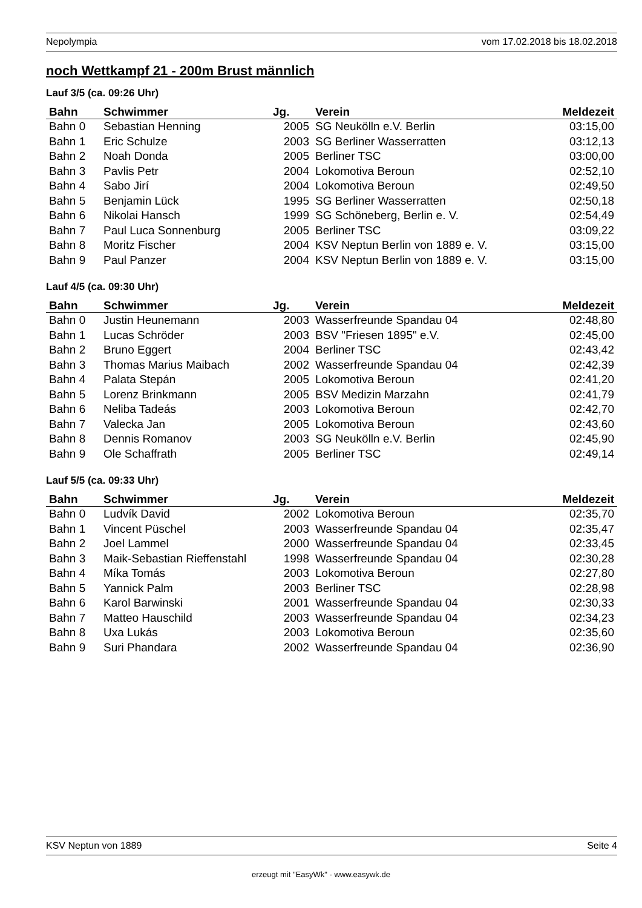Nepolympia vom 17.02.2018 bis 18.02.2018
noch Wettkampf 21 - 200m Brust männlich
Lauf 3/5 (ca. 09:26 Uhr)
| Bahn | Schwimmer | Jg. | Verein | Meldezeit |
| --- | --- | --- | --- | --- |
| Bahn 0 | Sebastian Henning | 2005 | SG Neukölln e.V. Berlin | 03:15,00 |
| Bahn 1 | Eric Schulze | 2003 | SG Berliner Wasserratten | 03:12,13 |
| Bahn 2 | Noah Donda | 2005 | Berliner TSC | 03:00,00 |
| Bahn 3 | Pavlis Petr | 2004 | Lokomotiva Beroun | 02:52,10 |
| Bahn 4 | Sabo Jirí | 2004 | Lokomotiva Beroun | 02:49,50 |
| Bahn 5 | Benjamin Lück | 1995 | SG Berliner Wasserratten | 02:50,18 |
| Bahn 6 | Nikolai Hansch | 1999 | SG Schöneberg, Berlin e. V. | 02:54,49 |
| Bahn 7 | Paul Luca Sonnenburg | 2005 | Berliner TSC | 03:09,22 |
| Bahn 8 | Moritz Fischer | 2004 | KSV Neptun Berlin von 1889 e. V. | 03:15,00 |
| Bahn 9 | Paul Panzer | 2004 | KSV Neptun Berlin von 1889 e. V. | 03:15,00 |
Lauf 4/5 (ca. 09:30 Uhr)
| Bahn | Schwimmer | Jg. | Verein | Meldezeit |
| --- | --- | --- | --- | --- |
| Bahn 0 | Justin Heunemann | 2003 | Wasserfreunde Spandau 04 | 02:48,80 |
| Bahn 1 | Lucas Schröder | 2003 | BSV "Friesen 1895" e.V. | 02:45,00 |
| Bahn 2 | Bruno Eggert | 2004 | Berliner TSC | 02:43,42 |
| Bahn 3 | Thomas Marius Maibach | 2002 | Wasserfreunde Spandau 04 | 02:42,39 |
| Bahn 4 | Palata Stepán | 2005 | Lokomotiva Beroun | 02:41,20 |
| Bahn 5 | Lorenz Brinkmann | 2005 | BSV Medizin Marzahn | 02:41,79 |
| Bahn 6 | Neliba Tadeás | 2003 | Lokomotiva Beroun | 02:42,70 |
| Bahn 7 | Valecka Jan | 2005 | Lokomotiva Beroun | 02:43,60 |
| Bahn 8 | Dennis Romanov | 2003 | SG Neukölln e.V. Berlin | 02:45,90 |
| Bahn 9 | Ole Schaffrath | 2005 | Berliner TSC | 02:49,14 |
Lauf 5/5 (ca. 09:33 Uhr)
| Bahn | Schwimmer | Jg. | Verein | Meldezeit |
| --- | --- | --- | --- | --- |
| Bahn 0 | Ludvík David | 2002 | Lokomotiva Beroun | 02:35,70 |
| Bahn 1 | Vincent Püschel | 2003 | Wasserfreunde Spandau 04 | 02:35,47 |
| Bahn 2 | Joel Lammel | 2000 | Wasserfreunde Spandau 04 | 02:33,45 |
| Bahn 3 | Maik-Sebastian Rieffenstahl | 1998 | Wasserfreunde Spandau 04 | 02:30,28 |
| Bahn 4 | Míka Tomás | 2003 | Lokomotiva Beroun | 02:27,80 |
| Bahn 5 | Yannick Palm | 2003 | Berliner TSC | 02:28,98 |
| Bahn 6 | Karol Barwinski | 2001 | Wasserfreunde Spandau 04 | 02:30,33 |
| Bahn 7 | Matteo Hauschild | 2003 | Wasserfreunde Spandau 04 | 02:34,23 |
| Bahn 8 | Uxa Lukás | 2003 | Lokomotiva Beroun | 02:35,60 |
| Bahn 9 | Suri Phandara | 2002 | Wasserfreunde Spandau 04 | 02:36,90 |
KSV Neptun von 1889 Seite 4
erzeugt mit "EasyWk" - www.easywk.de